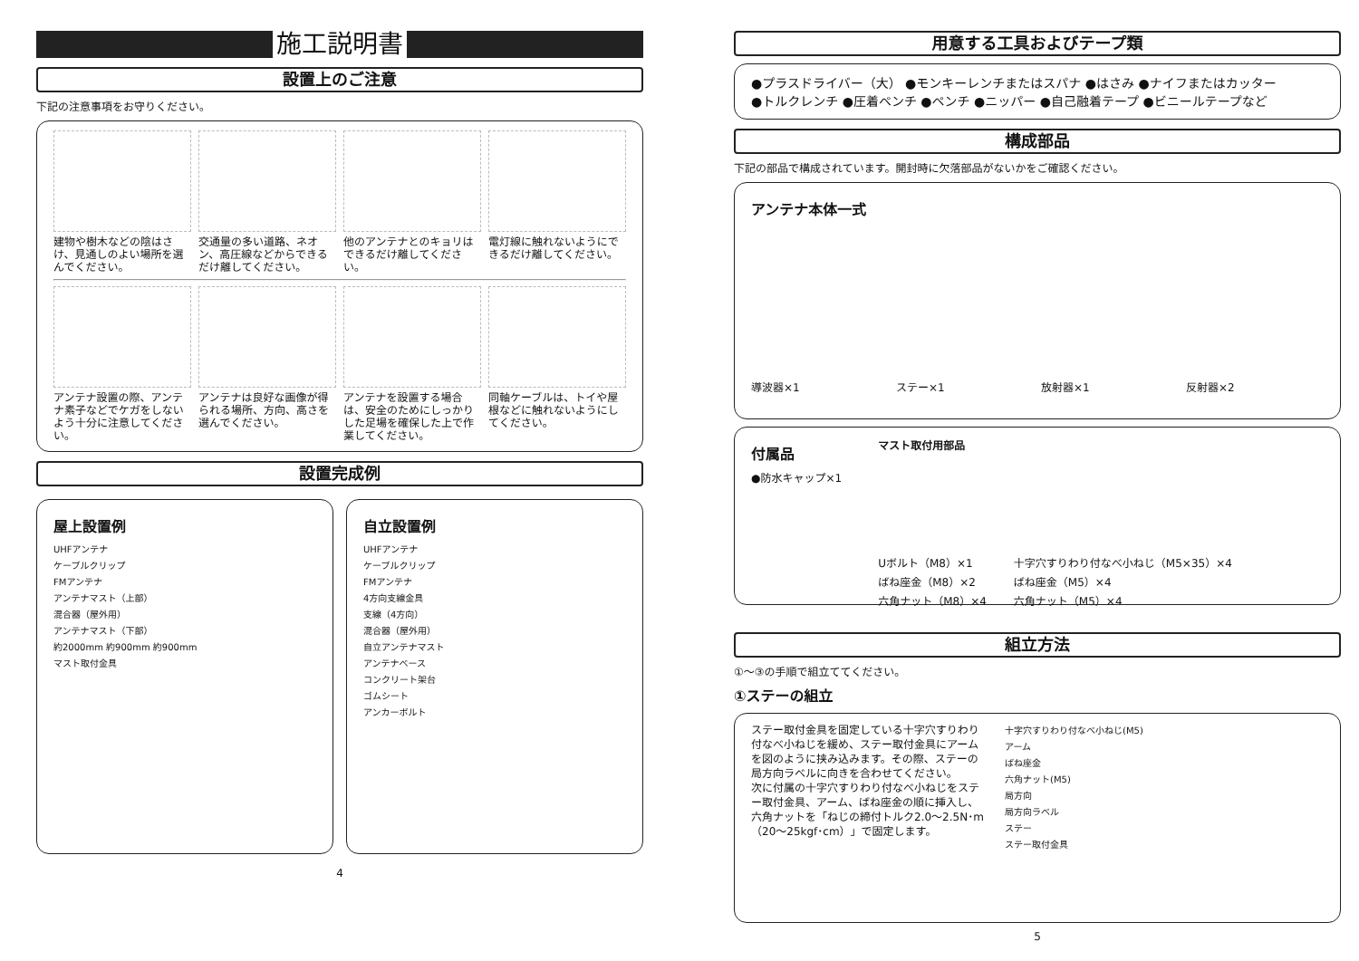施工説明書
設置上のご注意
下記の注意事項をお守りください。
建物や樹木などの陰はさけ、見通しのよい場所を選んでください。
交通量の多い道路、ネオン、高圧線などからできるだけ離してください。
他のアンテナとのキョリはできるだけ離してください。
電灯線に触れないようにできるだけ離してください。
アンテナ設置の際、アンテナ素子などでケガをしないよう十分に注意してください。
アンテナは良好な画像が得られる場所、方向、高さを選んでください。
アンテナを設置する場合は、安全のためにしっかりした足場を確保した上で作業してください。
同軸ケーブルは、トイや屋根などに触れないようにしてください。
設置完成例
屋上設置例
UHFアンテナ
ケーブルクリップ
FMアンテナ
アンテナマスト（上部）
混合器（屋外用）
アンテナマスト（下部）
約2000mm 約900mm 約900mm
マスト取付金具
自立設置例
UHFアンテナ
ケーブルクリップ
FMアンテナ
4方向支線金具
支線（4方向）
混合器（屋外用）
自立アンテナマスト
アンテナベース
コンクリート架台
ゴムシート
アンカーボルト
4
用意する工具およびテープ類
●プラスドライバー（大） ●モンキーレンチまたはスパナ ●はさみ ●ナイフまたはカッター
●トルクレンチ ●圧着ペンチ ●ペンチ ●ニッパー ●自己融着テープ ●ビニールテープなど
構成部品
下記の部品で構成されています。開封時に欠落部品がないかをご確認ください。
アンテナ本体一式
導波器×1 ステー×1 放射器×1 反射器×2
付属品
●防水キャップ×1
マスト取付用部品
Uボルト（M8）×1
ばね座金（M8）×2
六角ナット（M8）×4
十字穴すりわり付なべ小ねじ（M5×35）×4
ばね座金（M5）×4
六角ナット（M5）×4
組立方法
①～③の手順で組立ててください。
①ステーの組立
ステー取付金具を固定している十字穴すりわり付なべ小ねじを緩め、ステー取付金具にアームを図のように挟み込みます。その際、ステーの局方向ラベルに向きを合わせてください。
次に付属の十字穴すりわり付なべ小ねじをステー取付金具、アーム、ばね座金の順に挿入し、六角ナットを「ねじの締付トルク2.0～2.5N･m（20～25kgf･cm）」で固定します。
十字穴すりわり付なべ小ねじ(M5)
アーム
ばね座金
六角ナット(M5)
局方向
局方向ラベル
ステー
ステー取付金具
5